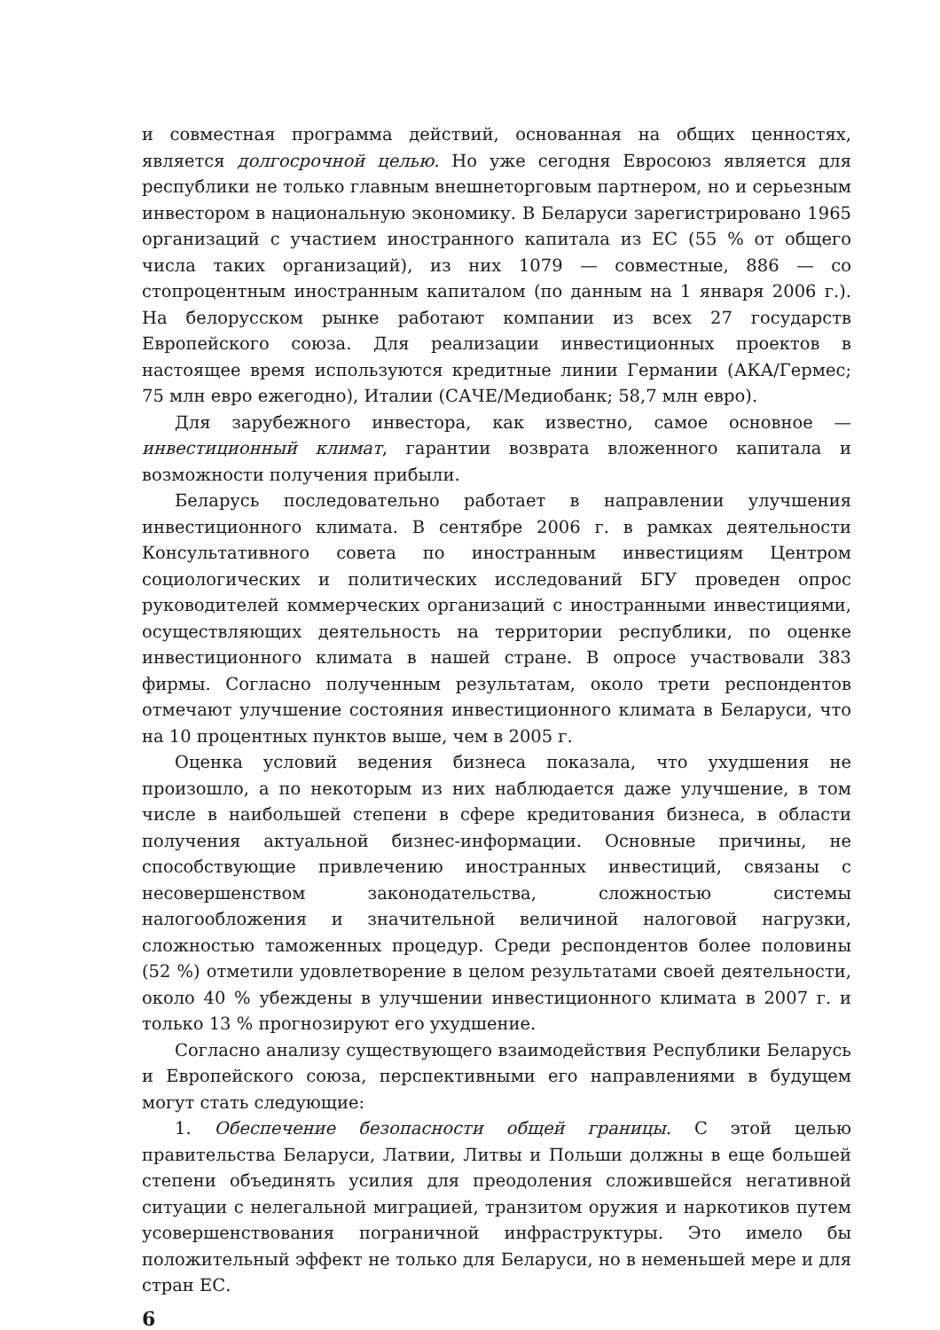и совместная программа действий, основанная на общих ценностях, является долгосрочной целью. Но уже сегодня Евросоюз является для республики не только главным внешнеторговым партнером, но и серьезным инвестором в национальную экономику. В Беларуси зарегистрировано 1965 организаций с участием иностранного капитала из ЕС (55 % от общего числа таких организаций), из них 1079 — совместные, 886 — со стопроцентным иностранным капиталом (по данным на 1 января 2006 г.). На белорусском рынке работают компании из всех 27 государств Европейского союза. Для реализации инвестиционных проектов в настоящее время используются кредитные линии Германии (АКА/Гермес; 75 млн евро ежегодно), Италии (САЧЕ/Медиобанк; 58,7 млн евро).
Для зарубежного инвестора, как известно, самое основное — инвестиционный климат, гарантии возврата вложенного капитала и возможности получения прибыли.
Беларусь последовательно работает в направлении улучшения инвестиционного климата. В сентябре 2006 г. в рамках деятельности Консультативного совета по иностранным инвестициям Центром социологических и политических исследований БГУ проведен опрос руководителей коммерческих организаций с иностранными инвестициями, осуществляющих деятельность на территории республики, по оценке инвестиционного климата в нашей стране. В опросе участвовали 383 фирмы. Согласно полученным результатам, около трети респондентов отмечают улучшение состояния инвестиционного климата в Беларуси, что на 10 процентных пунктов выше, чем в 2005 г.
Оценка условий ведения бизнеса показала, что ухудшения не произошло, а по некоторым из них наблюдается даже улучшение, в том числе в наибольшей степени в сфере кредитования бизнеса, в области получения актуальной бизнес-информации. Основные причины, не способствующие привлечению иностранных инвестиций, связаны с несовершенством законодательства, сложностью системы налогообложения и значительной величиной налоговой нагрузки, сложностью таможенных процедур. Среди респондентов более половины (52 %) отметили удовлетворение в целом результатами своей деятельности, около 40 % убеждены в улучшении инвестиционного климата в 2007 г. и только 13 % прогнозируют его ухудшение.
Согласно анализу существующего взаимодействия Республики Беларусь и Европейского союза, перспективными его направлениями в будущем могут стать следующие:
1. Обеспечение безопасности общей границы. С этой целью правительства Беларуси, Латвии, Литвы и Польши должны в еще большей степени объединять усилия для преодоления сложившейся негативной ситуации с нелегальной миграцией, транзитом оружия и наркотиков путем усовершенствования пограничной инфраструктуры. Это имело бы положительный эффект не только для Беларуси, но в неменьшей мере и для стран ЕС.
6